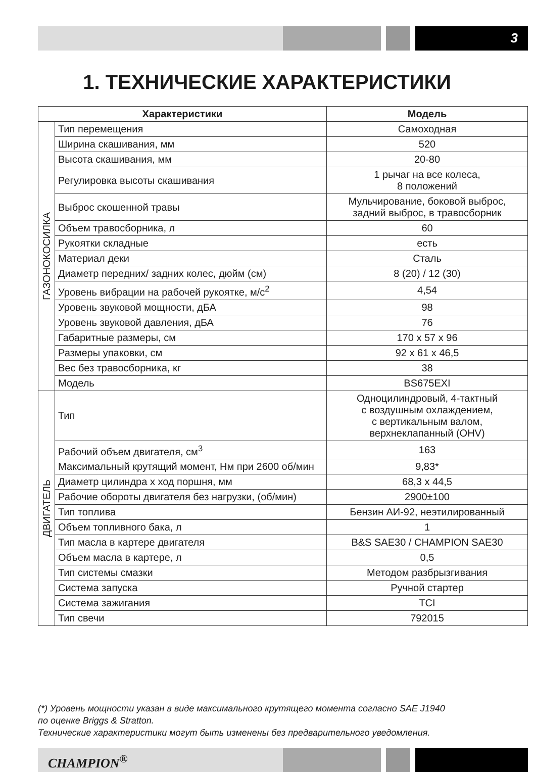3
1. ТЕХНИЧЕСКИЕ ХАРАКТЕРИСТИКИ
| Характеристики | | Модель |
| --- | --- | --- |
| ГАЗОНОКОСИЛКА | Тип перемещения | Самоходная |
| | Ширина скашивания, мм | 520 |
| | Высота скашивания, мм | 20-80 |
| | Регулировка высоты скашивания | 1 рычаг на все колеса, 8 положений |
| | Выброс скошенной травы | Мульчирование, боковой выброс, задний выброс, в травосборник |
| | Объем травосборника, л | 60 |
| | Рукоятки складные | есть |
| | Материал деки | Сталь |
| | Диаметр передних/ задних колес, дюйм (см) | 8 (20) / 12 (30) |
| | Уровень вибрации на рабочей рукоятке, м/с<sup>2</sup> | 4,54 |
| | Уровень звуковой мощности, дБА | 98 |
| | Уровень звуковой давления, дБА | 76 |
| | Габаритные размеры, см | 170 х 57 х 96 |
| | Размеры упаковки, см | 92 х 61 х 46,5 |
| | Вес без травосборника, кг | 38 |
| | Модель | BS675EXI |
| ДВИГАТЕЛЬ | Тип | Одноцилиндровый, 4-тактный с воздушным охлаждением, с вертикальным валом, верхнеклапанный (OHV) |
| | Рабочий объем двигателя, см<sup>3</sup> | 163 |
| | Максимальный крутящий момент, Нм при 2600 об/мин | 9,83* |
| | Диаметр цилиндра х ход поршня, мм | 68,3 х 44,5 |
| | Рабочие обороты двигателя без нагрузки, (об/мин) | 2900±100 |
| | Тип топлива | Бензин АИ-92, неэтилированный |
| | Объем топливного бака, л | 1 |
| | Тип масла в картере двигателя | B&S SAE30 / CHAMPION SAE30 |
| | Объем масла в картере, л | 0,5 |
| | Тип системы смазки | Методом разбрызгивания |
| | Система запуска | Ручной стартер |
| | Система зажигания | TCI |
| | Тип свечи | 792015 |
(*) Уровень мощности указан в виде максимального крутящего момента согласно SAE J1940
по оценке Briggs & Stratton.
Технические характеристики могут быть изменены без предварительного уведомления.
CHAMPION<sup>®</sup>